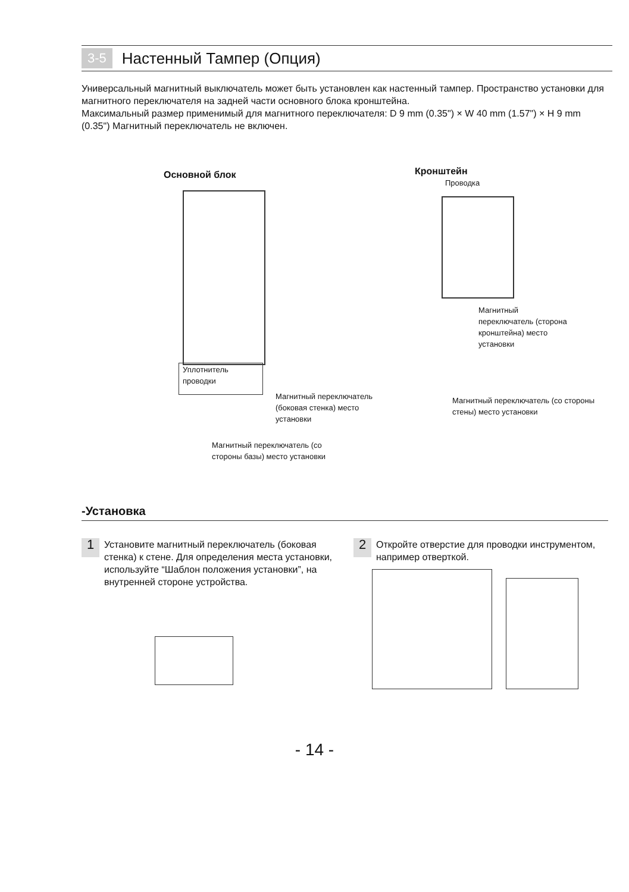3-5 Настенный Тампер (Опция)
Универсальный магнитный выключатель может быть установлен как настенный тампер. Пространство установки для магнитного переключателя на задней части основного блока кронштейна.
Максимальный размер применимый для магнитного переключателя: D 9 mm (0.35") × W 40 mm (1.57") × H 9 mm (0.35") Магнитный переключатель не включен.
Основной блок Кронштейн
Проводка
Уплотнитель
проводки
Магнитный переключатель
(боковая стенка) место
установки
Магнитный переключатель (со
стороны базы) место установки
Магнитный
переключатель (сторона
кронштейна) место
установки
Магнитный переключатель (со стороны
стены) место установки
-Установка
1 Установите магнитный переключатель (боковая стенка) к стене. Для определения места установки, используйте “Шаблон положения установки”, на внутренней стороне устройства.
2 Откройте отверстие для проводки инструментом, например отверткой.
- 14 -